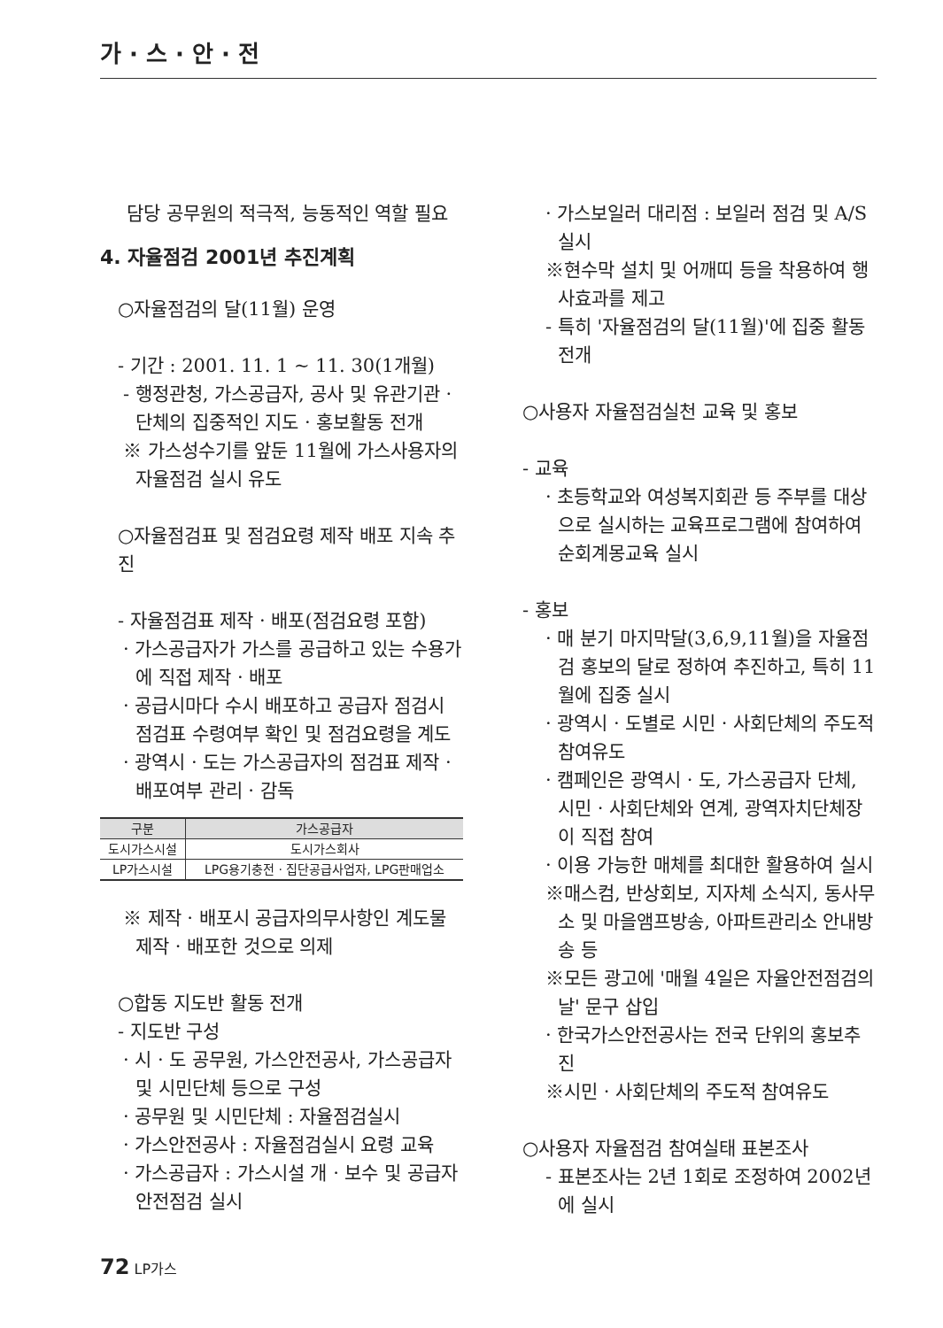가 · 스 · 안 · 전
담당 공무원의 적극적, 능동적인 역할 필요
4. 자율점검 2001년 추진계획
○자율점검의 달(11월) 운영
- 기간 : 2001. 11. 1 ~ 11. 30(1개월)
- 행정관청, 가스공급자, 공사 및 유관기관 · 단체의 집중적인 지도 · 홍보활동 전개
※ 가스성수기를 앞둔 11월에 가스사용자의 자율점검 실시 유도
○자율점검표 및 점검요령 제작 배포 지속 추진
- 자율점검표 제작 · 배포(점검요령 포함)
· 가스공급자가 가스를 공급하고 있는 수용가에 직접 제작 · 배포
· 공급시마다 수시 배포하고 공급자 점검시 점검표 수령여부 확인 및 점검요령을 계도
· 광역시 · 도는 가스공급자의 점검표 제작 · 배포여부 관리 · 감독
| 구분 | 가스공급자 |
| --- | --- |
| 도시가스시설 | 도시가스회사 |
| LP가스시설 | LPG용기충전 · 집단공급사업자, LPG판매업소 |
※ 제작 · 배포시 공급자의무사항인 계도물 제작 · 배포한 것으로 의제
○합동 지도반 활동 전개
- 지도반 구성
· 시 · 도 공무원, 가스안전공사, 가스공급자 및 시민단체 등으로 구성
· 공무원 및 시민단체 : 자율점검실시
· 가스안전공사 : 자율점검실시 요령 교육
· 가스공급자 : 가스시설 개 · 보수 및 공급자 안전점검 실시
· 가스보일러 대리점 : 보일러 점검 및 A/S 실시
※현수막 설치 및 어깨띠 등을 착용하여 행사효과를 제고
- 특히 '자율점검의 달(11월)'에 집중 활동 전개
○사용자 자율점검실천 교육 및 홍보
- 교육
· 초등학교와 여성복지회관 등 주부를 대상으로 실시하는 교육프로그램에 참여하여 순회계몽교육 실시
- 홍보
· 매 분기 마지막달(3,6,9,11월)을 자율점검 홍보의 달로 정하여 추진하고, 특히 11월에 집중 실시
· 광역시 · 도별로 시민 · 사회단체의 주도적 참여유도
· 캠페인은 광역시 · 도, 가스공급자 단체, 시민 · 사회단체와 연계, 광역자치단체장이 직접 참여
· 이용 가능한 매체를 최대한 활용하여 실시
※매스컴, 반상회보, 지자체 소식지, 동사무소 및 마을앰프방송, 아파트관리소 안내방송 등
※모든 광고에 '매월 4일은 자율안전점검의 날' 문구 삽입
· 한국가스안전공사는 전국 단위의 홍보추진
※시민 · 사회단체의 주도적 참여유도
○사용자 자율점검 참여실태 표본조사
- 표본조사는 2년 1회로 조정하여 2002년에 실시
72 LP가스